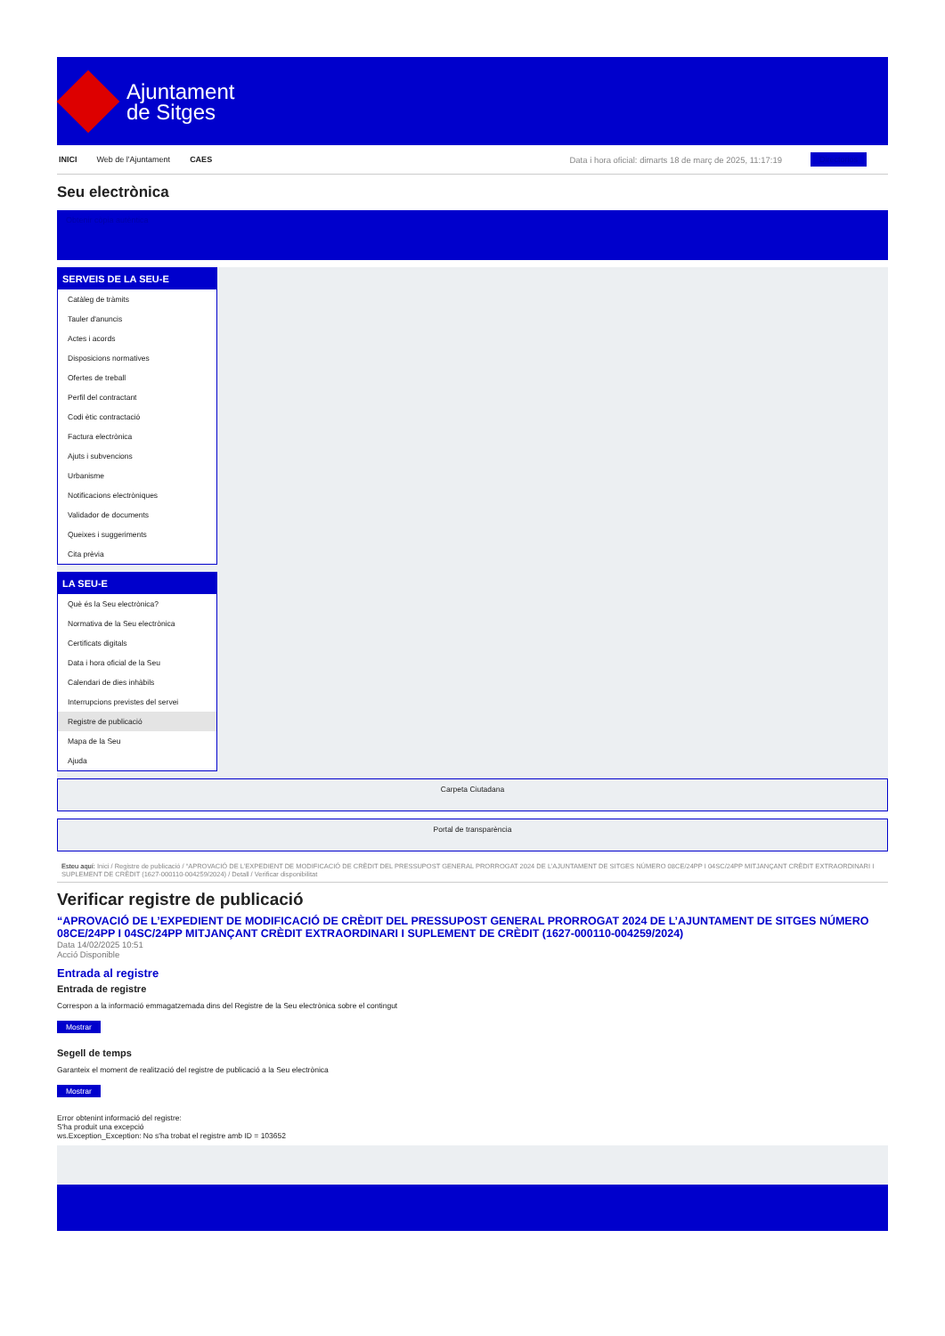Ajuntament
de Sitges
INICI Web de l'Ajuntament CAES Data i hora oficial: dimarts 18 de març de 2025, 11:17:19 Directorios
Seu electrònica
Obtenir còpia autèntica
SERVEIS DE LA SEU-E
Catàleg de tràmits
Tauler d'anuncis
Actes i acords
Disposicions normatives
Ofertes de treball
Perfil del contractant
Codi ètic contractació
Factura electrònica
Ajuts i subvencions
Urbanisme
Notificacions electròniques
Validador de documents
Queixes i suggeriments
Cita prèvia
LA SEU-E
Què és la Seu electrònica?
Normativa de la Seu electrònica
Certificats digitals
Data i hora oficial de la Seu
Calendari de dies inhàbils
Interrupcions previstes del servei
Registre de publicació
Mapa de la Seu
Ajuda
Carpeta Ciutadana
Portal de transparència
Esteu aquí: Inici / Registre de publicació / “APROVACIÓ DE L’EXPEDIENT DE MODIFICACIÓ DE CRÈDIT DEL PRESSUPOST GENERAL PRORROGAT 2024 DE L’AJUNTAMENT DE SITGES NÚMERO 08CE/24PP I 04SC/24PP MITJANÇANT CRÈDIT EXTRAORDINARI I SUPLEMENT DE CRÈDIT (1627-000110-004259/2024) / Detall / Verificar disponibilitat
Verificar registre de publicació
“APROVACIÓ DE L’EXPEDIENT DE MODIFICACIÓ DE CRÈDIT DEL PRESSUPOST GENERAL PRORROGAT 2024 DE L’AJUNTAMENT DE SITGES NÚMERO 08CE/24PP I 04SC/24PP MITJANÇANT CRÈDIT EXTRAORDINARI I SUPLEMENT DE CRÈDIT (1627-000110-004259/2024)
Data 14/02/2025 10:51
Acció Disponible
Entrada al registre
Entrada de registre
Correspon a la informació emmagatzemada dins del Registre de la Seu electrònica sobre el contingut
Mostrar
Segell de temps
Garanteix el moment de realització del registre de publicació a la Seu electrònica
Mostrar
Error obtenint informació del registre:
S'ha produit una excepció
ws.Exception_Exception: No s'ha trobat el registre amb ID = 103652